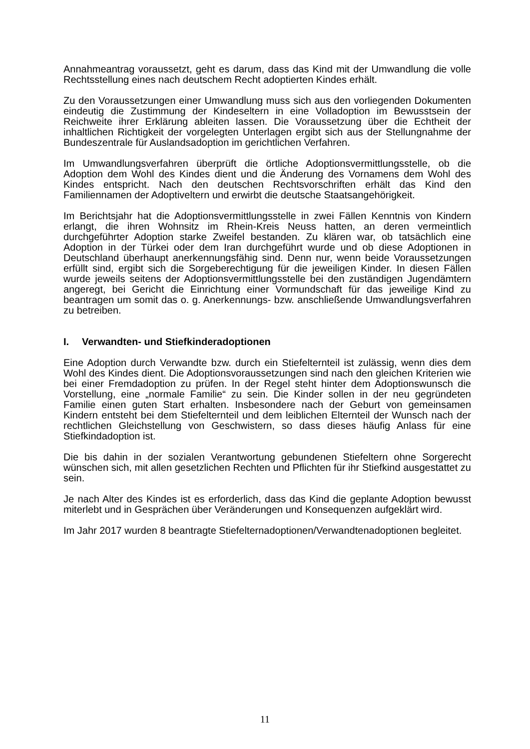Annahmeantrag voraussetzt, geht es darum, dass das Kind mit der Umwandlung die volle Rechtsstellung eines nach deutschem Recht adoptierten Kindes erhält.
Zu den Voraussetzungen einer Umwandlung muss sich aus den vorliegenden Dokumenten eindeutig die Zustimmung der Kindeseltern in eine Volladoption im Bewusstsein der Reichweite ihrer Erklärung ableiten lassen. Die Voraussetzung über die Echtheit der inhaltlichen Richtigkeit der vorgelegten Unterlagen ergibt sich aus der Stellungnahme der Bundeszentrale für Auslandsadoption im gerichtlichen Verfahren.
Im Umwandlungsverfahren überprüft die örtliche Adoptionsvermittlungsstelle, ob die Adoption dem Wohl des Kindes dient und die Änderung des Vornamens dem Wohl des Kindes entspricht. Nach den deutschen Rechtsvorschriften erhält das Kind den Familiennamen der Adoptiveltern und erwirbt die deutsche Staatsangehörigkeit.
Im Berichtsjahr hat die Adoptionsvermittlungsstelle in zwei Fällen Kenntnis von Kindern erlangt, die ihren Wohnsitz im Rhein-Kreis Neuss hatten, an deren vermeintlich durchgeführter Adoption starke Zweifel bestanden. Zu klären war, ob tatsächlich eine Adoption in der Türkei oder dem Iran durchgeführt wurde und ob diese Adoptionen in Deutschland überhaupt anerkennungsfähig sind. Denn nur, wenn beide Voraussetzungen erfüllt sind, ergibt sich die Sorgeberechtigung für die jeweiligen Kinder. In diesen Fällen wurde jeweils seitens der Adoptionsvermittlungsstelle bei den zuständigen Jugendämtern angeregt, bei Gericht die Einrichtung einer Vormundschaft für das jeweilige Kind zu beantragen um somit das o. g. Anerkennungs- bzw. anschließende Umwandlungsverfahren zu betreiben.
I. Verwandten- und Stiefkinderadoptionen
Eine Adoption durch Verwandte bzw. durch ein Stiefelternteil ist zulässig, wenn dies dem Wohl des Kindes dient. Die Adoptionsvoraussetzungen sind nach den gleichen Kriterien wie bei einer Fremdadoption zu prüfen. In der Regel steht hinter dem Adoptionswunsch die Vorstellung, eine „normale Familie“ zu sein. Die Kinder sollen in der neu gegründeten Familie einen guten Start erhalten. Insbesondere nach der Geburt von gemeinsamen Kindern entsteht bei dem Stiefelternteil und dem leiblichen Elternteil der Wunsch nach der rechtlichen Gleichstellung von Geschwistern, so dass dieses häufig Anlass für eine Stiefkindadoption ist.
Die bis dahin in der sozialen Verantwortung gebundenen Stiefeltern ohne Sorgerecht wünschen sich, mit allen gesetzlichen Rechten und Pflichten für ihr Stiefkind ausgestattet zu sein.
Je nach Alter des Kindes ist es erforderlich, dass das Kind die geplante Adoption bewusst miterlebt und in Gesprächen über Veränderungen und Konsequenzen aufgeklärt wird.
Im Jahr 2017 wurden 8 beantragte Stiefelternadoptionen/Verwandtenadoptionen begleitet.
11